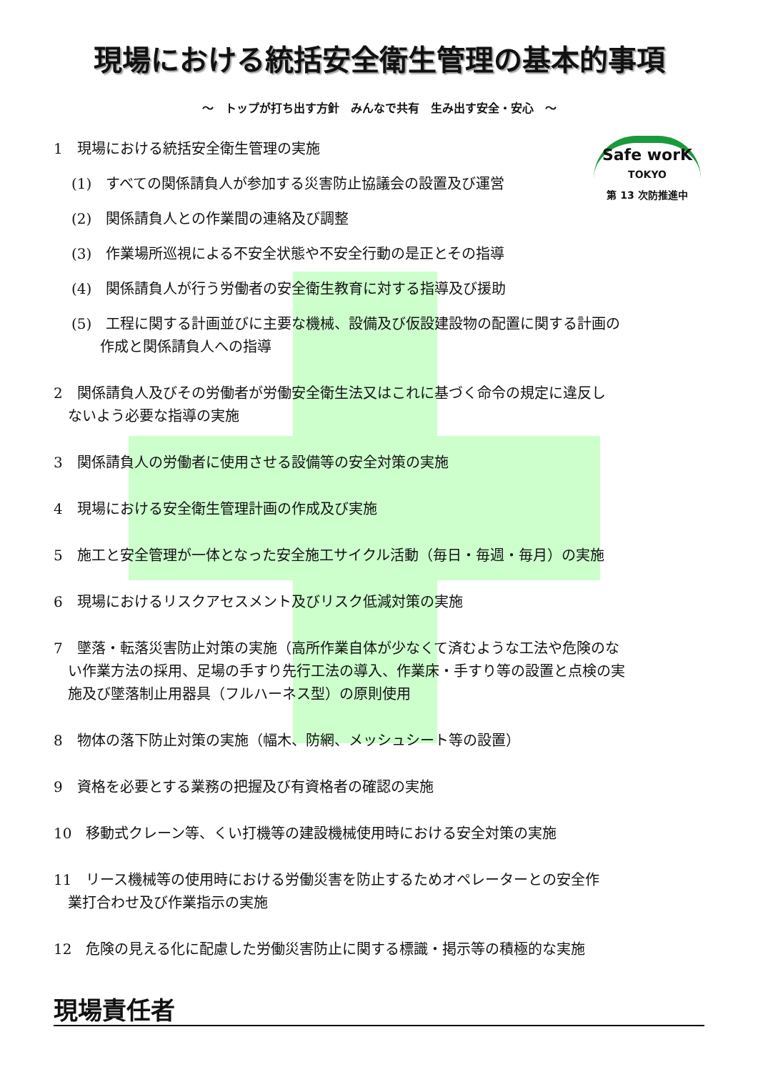現場における統括安全衛生管理の基本的事項
～　トップが打ち出す方針　みんなで共有　生み出す安全・安心　～
Safe worK
TOKYO
第 13 次防推進中
1　現場における統括安全衛生管理の実施
(1)　すべての関係請負人が参加する災害防止協議会の設置及び運営
(2)　関係請負人との作業間の連絡及び調整
(3)　作業場所巡視による不安全状態や不安全行動の是正とその指導
(4)　関係請負人が行う労働者の安全衛生教育に対する指導及び援助
(5)　工程に関する計画並びに主要な機械、設備及び仮設建設物の配置に関する計画の
　　作成と関係請負人への指導
2　関係請負人及びその労働者が労働安全衛生法又はこれに基づく命令の規定に違反し
　ないよう必要な指導の実施
3　関係請負人の労働者に使用させる設備等の安全対策の実施
4　現場における安全衛生管理計画の作成及び実施
5　施工と安全管理が一体となった安全施工サイクル活動（毎日・毎週・毎月）の実施
6　現場におけるリスクアセスメント及びリスク低減対策の実施
7　墜落・転落災害防止対策の実施（高所作業自体が少なくて済むような工法や危険のな
　い作業方法の採用、足場の手すり先行工法の導入、作業床・手すり等の設置と点検の実
　施及び墜落制止用器具（フルハーネス型）の原則使用
8　物体の落下防止対策の実施（幅木、防網、メッシュシート等の設置）
9　資格を必要とする業務の把握及び有資格者の確認の実施
10　移動式クレーン等、くい打機等の建設機械使用時における安全対策の実施
11　リース機械等の使用時における労働災害を防止するためオペレーターとの安全作
　業打合わせ及び作業指示の実施
12　危険の見える化に配慮した労働災害防止に関する標識・掲示等の積極的な実施
現場責任者